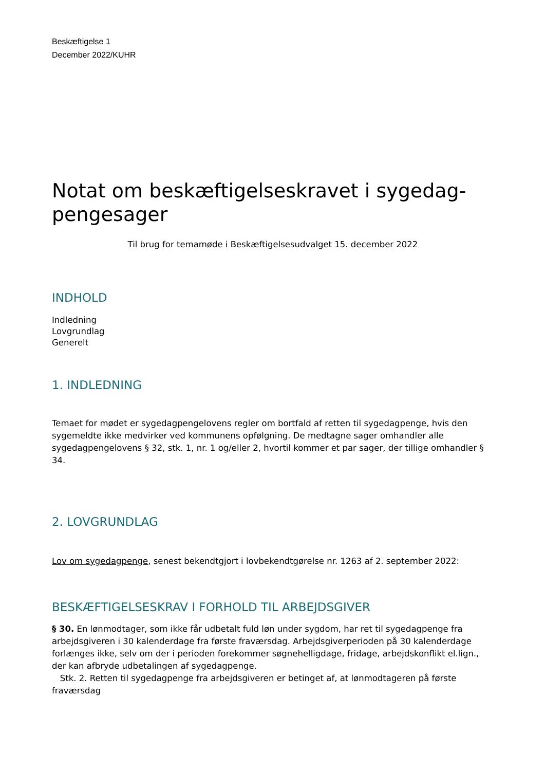Beskæftigelse 1
December 2022/KUHR
Notat om beskæftigelseskravet i sygedag-
pengesager
Til brug for temamøde i Beskæftigelsesudvalget 15. december 2022
INDHOLD
Indledning
Lovgrundlag
Generelt
1. INDLEDNING
Temaet for mødet er sygedagpengelovens regler om bortfald af retten til sygedagpenge, hvis den sygemeldte ikke medvirker ved kommunens opfølgning. De medtagne sager omhandler alle sygedagpengelovens § 32, stk. 1, nr. 1 og/eller 2, hvortil kommer et par sager, der tillige omhandler § 34.
2. LOVGRUNDLAG
Lov om sygedagpenge, senest bekendtgjort i lovbekendtgørelse nr. 1263 af 2. september 2022:
BESKÆFTIGELSESKRAV I FORHOLD TIL ARBEJDSGIVER
§ 30. En lønmodtager, som ikke får udbetalt fuld løn under sygdom, har ret til sygedagpenge fra arbejdsgiveren i 30 kalenderdage fra første fraværsdag. Arbejdsgiverperioden på 30 kalenderdage forlænges ikke, selv om der i perioden forekommer søgnehelligdage, fridage, arbejdskonflikt el.lign., der kan afbryde udbetalingen af sygedagpenge.
Stk. 2. Retten til sygedagpenge fra arbejdsgiveren er betinget af, at lønmodtageren på første fraværsdag